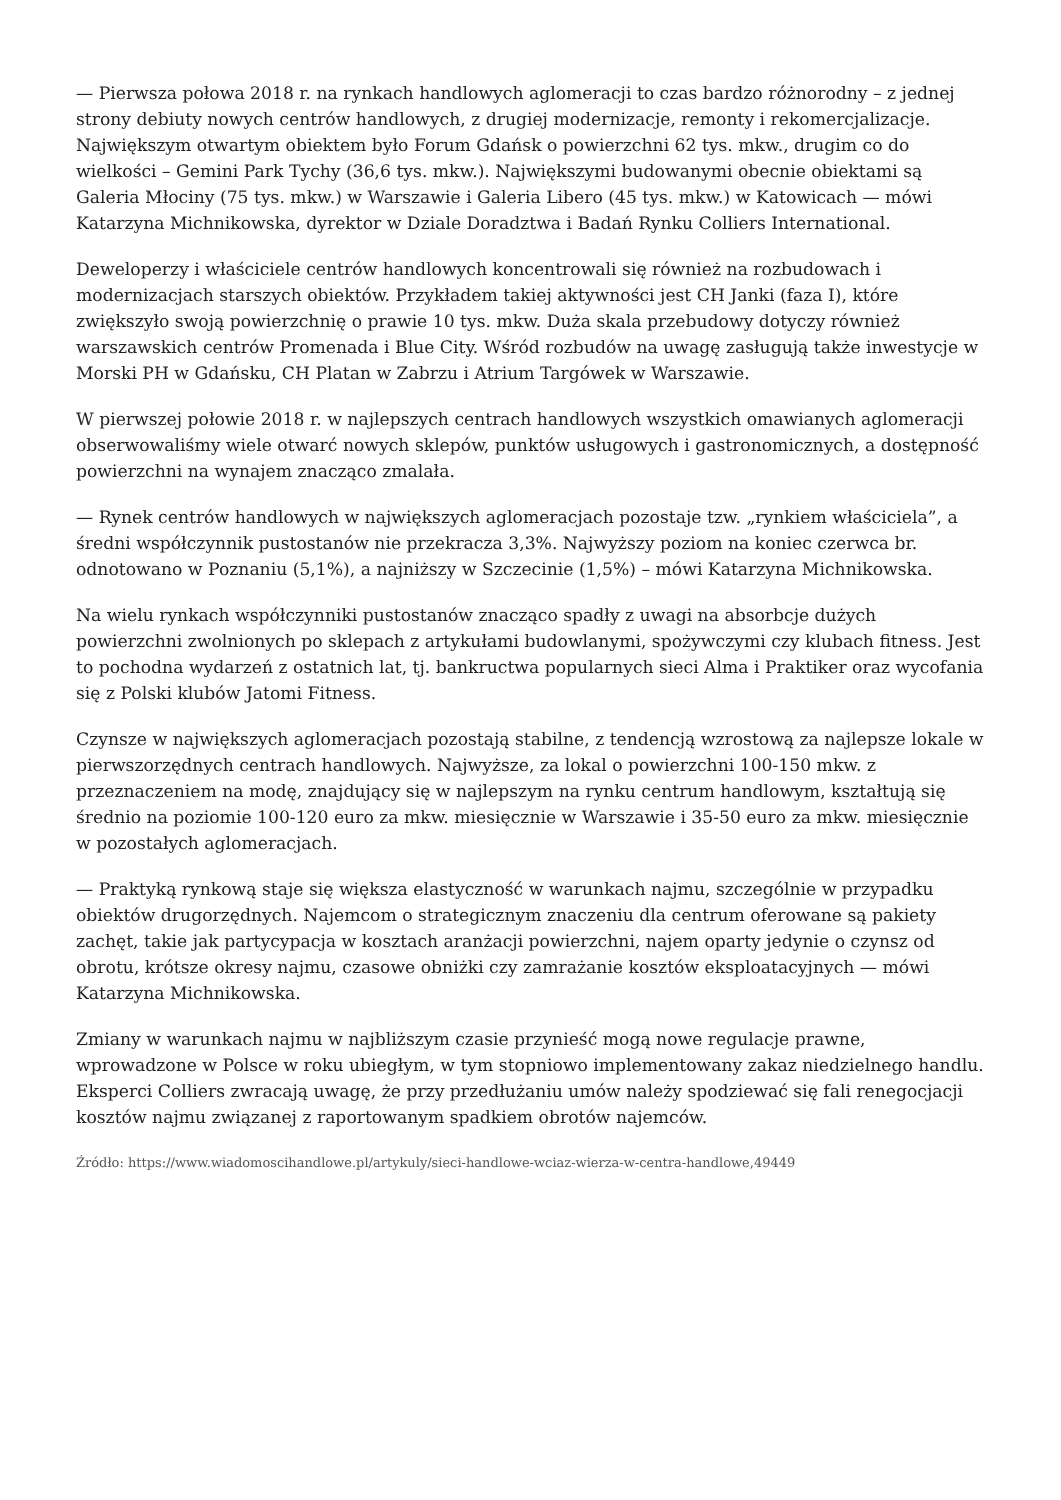— Pierwsza połowa 2018 r. na rynkach handlowych aglomeracji to czas bardzo różnorodny – z jednej strony debiuty nowych centrów handlowych, z drugiej modernizacje, remonty i rekomercjalizacje. Największym otwartym obiektem było Forum Gdańsk o powierzchni 62 tys. mkw., drugim co do wielkości – Gemini Park Tychy (36,6 tys. mkw.). Największymi budowanymi obecnie obiektami są Galeria Młociny (75 tys. mkw.) w Warszawie i Galeria Libero (45 tys. mkw.) w Katowicach — mówi Katarzyna Michnikowska, dyrektor w Dziale Doradztwa i Badań Rynku Colliers International.
Deweloperzy i właściciele centrów handlowych koncentrowali się również na rozbudowach i modernizacjach starszych obiektów. Przykładem takiej aktywności jest CH Janki (faza I), które zwiększyło swoją powierzchnię o prawie 10 tys. mkw. Duża skala przebudowy dotyczy również warszawskich centrów Promenada i Blue City. Wśród rozbudów na uwagę zasługują także inwestycje w Morski PH w Gdańsku, CH Platan w Zabrzu i Atrium Targówek w Warszawie.
W pierwszej połowie 2018 r. w najlepszych centrach handlowych wszystkich omawianych aglomeracji obserwowaliśmy wiele otwarć nowych sklepów, punktów usługowych i gastronomicznych, a dostępność powierzchni na wynajem znacząco zmalała.
— Rynek centrów handlowych w największych aglomeracjach pozostaje tzw. „rynkiem właściciela”, a średni współczynnik pustostanów nie przekracza 3,3%. Najwyższy poziom na koniec czerwca br. odnotowano w Poznaniu (5,1%), a najniższy w Szczecinie (1,5%) – mówi Katarzyna Michnikowska.
Na wielu rynkach współczynniki pustostanów znacząco spadły z uwagi na absorbcje dużych powierzchni zwolnionych po sklepach z artykułami budowlanymi, spożywczymi czy klubach fitness. Jest to pochodna wydarzeń z ostatnich lat, tj. bankructwa popularnych sieci Alma i Praktiker oraz wycofania się z Polski klubów Jatomi Fitness.
Czynsze w największych aglomeracjach pozostają stabilne, z tendencją wzrostową za najlepsze lokale w pierwszorzędnych centrach handlowych. Najwyższe, za lokal o powierzchni 100-150 mkw. z przeznaczeniem na modę, znajdujący się w najlepszym na rynku centrum handlowym, kształtują się średnio na poziomie 100-120 euro za mkw. miesięcznie w Warszawie i 35-50 euro za mkw. miesięcznie w pozostałych aglomeracjach.
— Praktyką rynkową staje się większa elastyczność w warunkach najmu, szczególnie w przypadku obiektów drugorzędnych. Najemcom o strategicznym znaczeniu dla centrum oferowane są pakiety zachęt, takie jak partycypacja w kosztach aranżacji powierzchni, najem oparty jedynie o czynsz od obrotu, krótsze okresy najmu, czasowe obniżki czy zamrażanie kosztów eksploatacyjnych — mówi Katarzyna Michnikowska.
Zmiany w warunkach najmu w najbliższym czasie przynieść mogą nowe regulacje prawne, wprowadzone w Polsce w roku ubiegłym, w tym stopniowo implementowany zakaz niedzielnego handlu. Eksperci Colliers zwracają uwagę, że przy przedłużaniu umów należy spodziewać się fali renegocjacji kosztów najmu związanej z raportowanym spadkiem obrotów najemców.
Źródło: https://www.wiadomoscihandlowe.pl/artykuly/sieci-handlowe-wciaz-wierza-w-centra-handlowe,49449